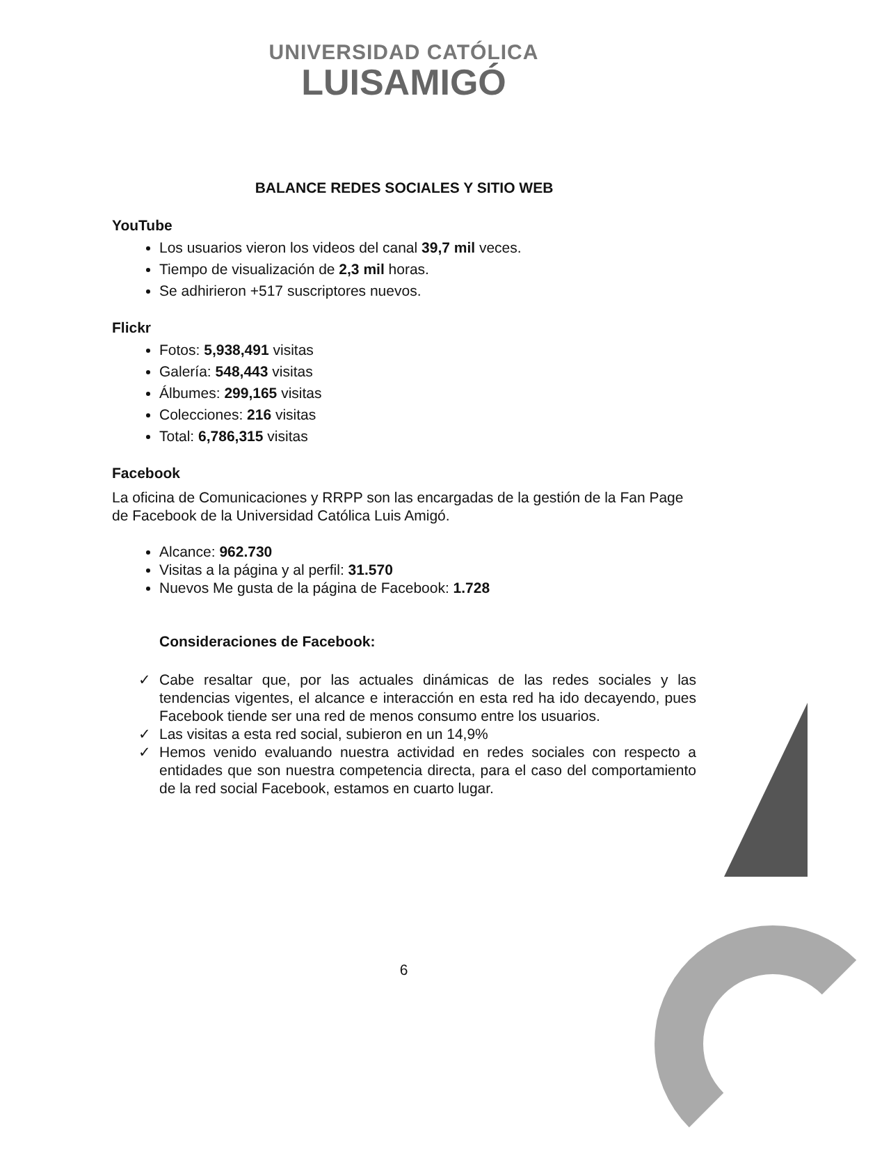UNIVERSIDAD CATÓLICA
LUISAMIGÓ
BALANCE REDES SOCIALES Y SITIO WEB
YouTube
Los usuarios vieron los videos del canal 39,7 mil veces.
Tiempo de visualización de 2,3 mil horas.
Se adhirieron +517 suscriptores nuevos.
Flickr
Fotos: 5,938,491 visitas
Galería: 548,443 visitas
Álbumes: 299,165 visitas
Colecciones: 216 visitas
Total: 6,786,315 visitas
Facebook
La oficina de Comunicaciones y RRPP son las encargadas de la gestión de la Fan Page de Facebook de la Universidad Católica Luis Amigó.
Alcance: 962.730
Visitas a la página y al perfil: 31.570
Nuevos Me gusta de la página de Facebook: 1.728
Consideraciones de Facebook:
✓ Cabe resaltar que, por las actuales dinámicas de las redes sociales y las tendencias vigentes, el alcance e interacción en esta red ha ido decayendo, pues Facebook tiende ser una red de menos consumo entre los usuarios.
✓ Las visitas a esta red social, subieron en un 14,9%
✓ Hemos venido evaluando nuestra actividad en redes sociales con respecto a entidades que son nuestra competencia directa, para el caso del comportamiento de la red social Facebook, estamos en cuarto lugar.
6